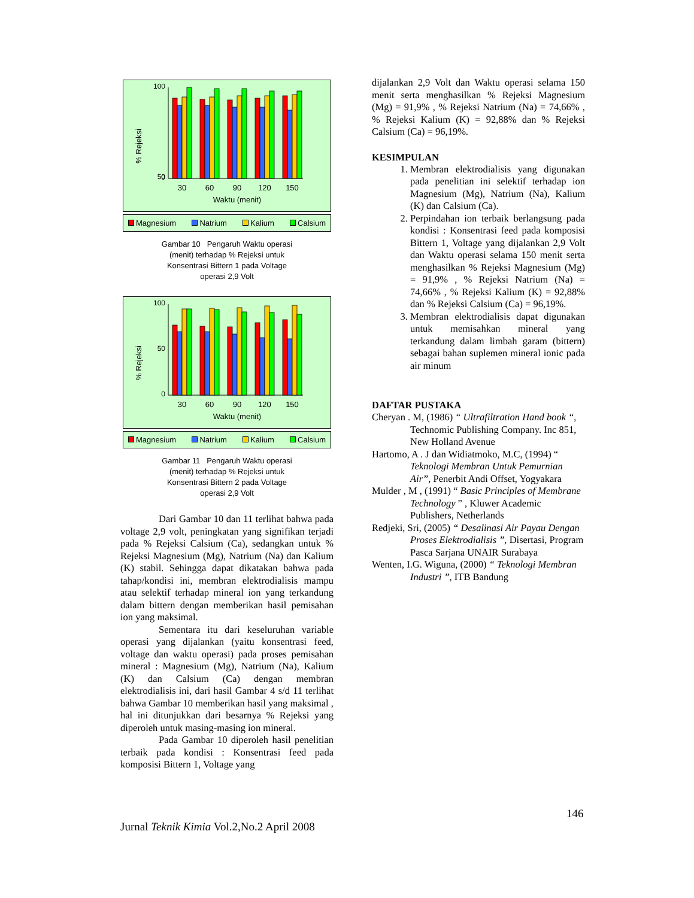% Rejeksi
100
50
0
30
60
90
120
150
Waktu (menit)
Magnesium Natrium Kalium Calsium
Gambar 10 Pengaruh Waktu operasi
(menit) terhadap % Rejeksi untuk
Konsentrasi Bittern 1 pada Voltage
operasi 2,9 Volt
% Rejeksi
100
50
0
30
60
90
120
150
Waktu (menit)
Magnesium Natrium Kalium Calsium
Gambar 11 Pengaruh Waktu operasi
(menit) terhadap % Rejeksi untuk
Konsentrasi Bittern 2 pada Voltage
operasi 2,9 Volt
Dari Gambar 10 dan 11 terlihat bahwa pada voltage 2,9 volt, peningkatan yang signifikan terjadi pada % Rejeksi Calsium (Ca), sedangkan untuk % Rejeksi Magnesium (Mg), Natrium (Na) dan Kalium (K) stabil. Sehingga dapat dikatakan bahwa pada tahap/kondisi ini, membran elektrodialisis mampu atau selektif terhadap mineral ion yang terkandung dalam bittern dengan memberikan hasil pemisahan ion yang maksimal.
Sementara itu dari keseluruhan variable operasi yang dijalankan (yaitu konsentrasi feed, voltage dan waktu operasi) pada proses pemisahan mineral : Magnesium (Mg), Natrium (Na), Kalium (K) dan Calsium (Ca) dengan membran elektrodialisis ini, dari hasil Gambar 4 s/d 11 terlihat bahwa Gambar 10 memberikan hasil yang maksimal , hal ini ditunjukkan dari besarnya % Rejeksi yang diperoleh untuk masing-masing ion mineral.
Pada Gambar 10 diperoleh hasil penelitian terbaik pada kondisi : Konsentrasi feed pada komposisi Bittern 1, Voltage yang
dijalankan 2,9 Volt dan Waktu operasi selama 150 menit serta menghasilkan % Rejeksi Magnesium (Mg) = 91,9% , % Rejeksi Natrium (Na) = 74,66% , % Rejeksi Kalium (K) = 92,88% dan % Rejeksi Calsium (Ca) = 96,19%.
KESIMPULAN
1. Membran elektrodialisis yang digunakan pada penelitian ini selektif terhadap ion Magnesium (Mg), Natrium (Na), Kalium (K) dan Calsium (Ca).
2. Perpindahan ion terbaik berlangsung pada kondisi : Konsentrasi feed pada komposisi Bittern 1, Voltage yang dijalankan 2,9 Volt dan Waktu operasi selama 150 menit serta menghasilkan % Rejeksi Magnesium (Mg) = 91,9% , % Rejeksi Natrium (Na) = 74,66% , % Rejeksi Kalium (K) = 92,88% dan % Rejeksi Calsium (Ca) = 96,19%.
3. Membran elektrodialisis dapat digunakan untuk memisahkan mineral yang terkandung dalam limbah garam (bittern) sebagai bahan suplemen mineral ionic pada air minum
DAFTAR PUSTAKA
Cheryan . M, (1986) “ Ultrafiltration Hand book “, Technomic Publishing Company. Inc 851, New Holland Avenue
Hartomo, A . J dan Widiatmoko, M.C, (1994) “ Teknologi Membran Untuk Pemurnian Air”, Penerbit Andi Offset, Yogyakara
Mulder , M , (1991) “ Basic Principles of Membrane Technology ” , Kluwer Academic Publishers, Netherlands
Redjeki, Sri, (2005) “ Desalinasi Air Payau Dengan Proses Elektrodialisis ”, Disertasi, Program Pasca Sarjana UNAIR Surabaya
Wenten, I.G. Wiguna, (2000) “ Teknologi Membran Industri ”, ITB Bandung
146
Jurnal Teknik Kimia Vol.2,No.2 April 2008